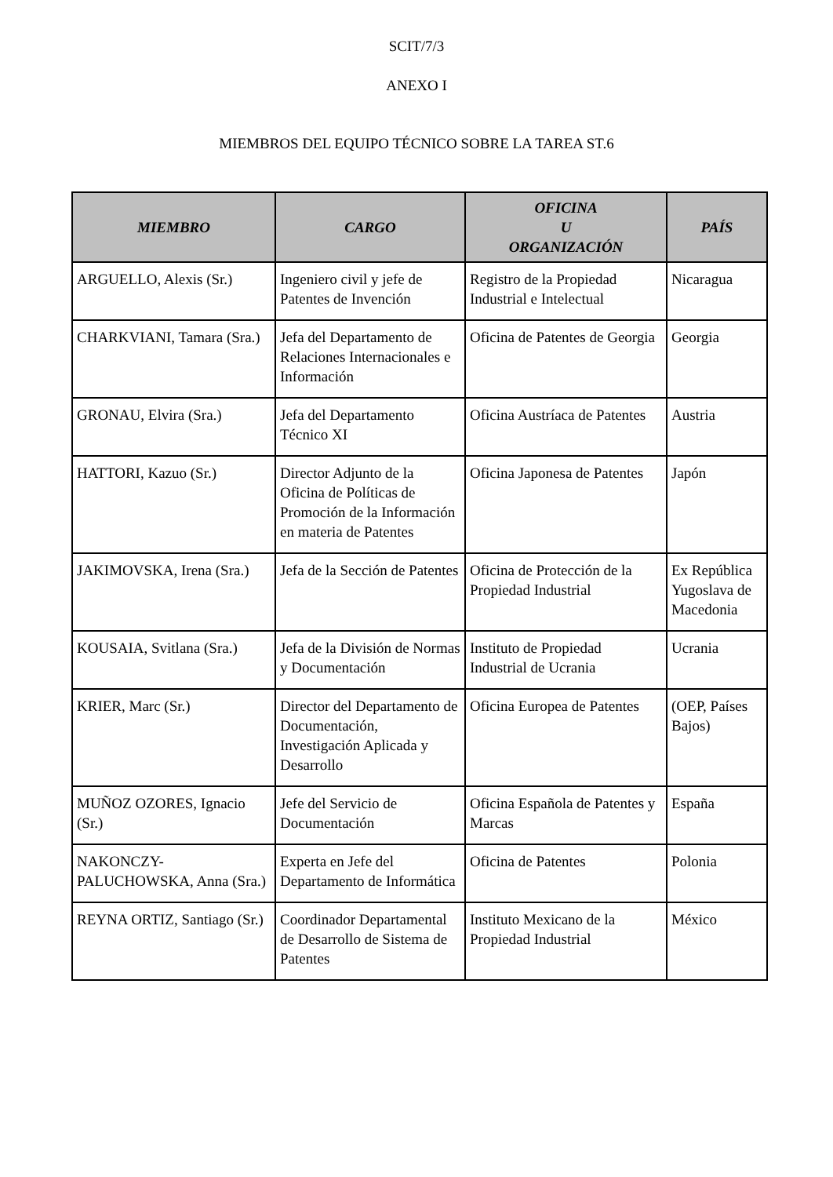SCIT/7/3
ANEXO I
MIEMBROS DEL EQUIPO TÉCNICO SOBRE LA TAREA ST.6
| MIEMBRO | CARGO | OFICINA U ORGANIZACIÓN | PAÍS |
| --- | --- | --- | --- |
| ARGUELLO, Alexis (Sr.) | Ingeniero civil y jefe de Patentes de Invención | Registro de la Propiedad Industrial e Intelectual | Nicaragua |
| CHARKVIANI, Tamara (Sra.) | Jefa del Departamento de Relaciones Internacionales e Información | Oficina de Patentes de Georgia | Georgia |
| GRONAU, Elvira (Sra.) | Jefa del Departamento Técnico XI | Oficina Austríaca de Patentes | Austria |
| HATTORI, Kazuo (Sr.) | Director Adjunto de la Oficina de Políticas de Promoción de la Información en materia de Patentes | Oficina Japonesa de Patentes | Japón |
| JAKIMOVSKA, Irena (Sra.) | Jefa de la Sección de Patentes | Oficina de Protección de la Propiedad Industrial | Ex República Yugoslava de Macedonia |
| KOUSAIA, Svitlana (Sra.) | Jefa de la División de Normas y Documentación | Instituto de Propiedad Industrial de Ucrania | Ucrania |
| KRIER, Marc (Sr.) | Director del Departamento de Documentación, Investigación Aplicada y Desarrollo | Oficina Europea de Patentes | (OEP, Países Bajos) |
| MUÑOZ OZORES, Ignacio (Sr.) | Jefe del Servicio de Documentación | Oficina Española de Patentes y Marcas | España |
| NAKONCZY-PALUCHOWSKA, Anna (Sra.) | Experta en Jefe del Departamento de Informática | Oficina de Patentes | Polonia |
| REYNA ORTIZ, Santiago (Sr.) | Coordinador Departamental de Desarrollo de Sistema de Patentes | Instituto Mexicano de la Propiedad Industrial | México |